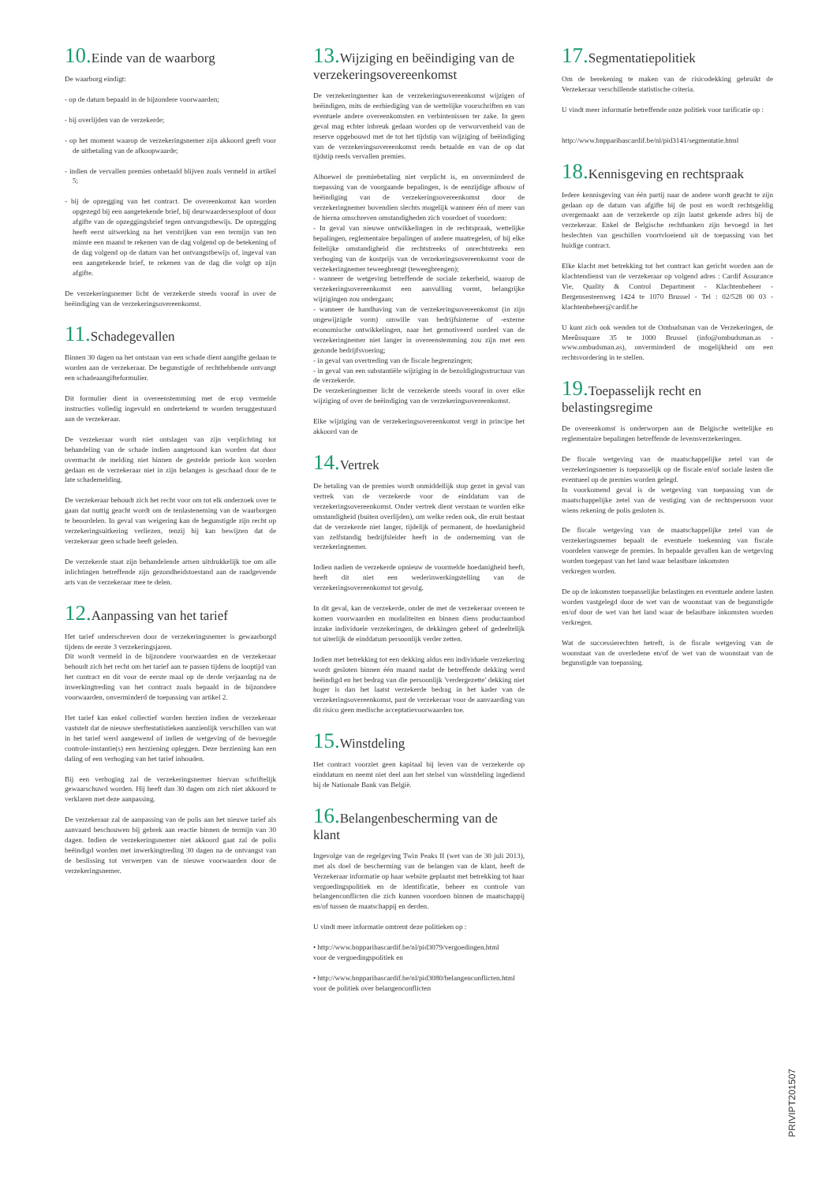10. Einde van de waarborg
De waarborg eindigt:
- op de datum bepaald in de bijzondere voorwaarden;
- bij overlijden van de verzekerde;
- op het moment waarop de verzekeringsnemer zijn akkoord geeft voor de uitbetaling van de afkoopwaarde;
- indien de vervallen premies onbetaald blijven zoals vermeld in artikel 5;
- bij de opzegging van het contract. De overeenkomst kan worden opgezegd bij een aangetekende brief, bij deurwaardersexploot of door afgifte van de opzeggingsbrief tegen ontvangstbewijs. De opzegging heeft eerst uitwerking na het verstrijken van een termijn van ten minste een maand te rekenen van de dag volgend op de betekening of de dag volgend op de datum van het ontvangstbewijs of, ingeval van een aangetekende brief, te rekenen van de dag die volgt op zijn afgifte.
De verzekeringsnemer licht de verzekerde steeds vooraf in over de beëindiging van de verzekeringsovereenkomst.
11. Schadegevallen
Binnen 30 dagen na het ontstaan van een schade dient aangifte gedaan te worden aan de verzekeraar. De begunstigde of rechthebbende ontvangt een schadeaangifteformulier.
Dit formulier dient in overeenstemming met de erop vermelde instructies volledig ingevuld en ondertekend te worden teruggestuurd aan de verzekeraar.
De verzekeraar wordt niet ontslagen van zijn verplichting tot behandeling van de schade indien aangetoond kan worden dat door overmacht de melding niet binnen de gestelde periode kon worden gedaan en de verzekeraar niet in zijn belangen is geschaad door de te late schademelding.
De verzekeraar behoudt zich het recht voor om tot elk onderzoek over te gaan dat nuttig geacht wordt om de tenlasteneming van de waarborgen te beoordelen. In geval van weigering kan de begunstigde zijn recht op verzekeringsuitkering verliezen, tenzij hij kan bewijzen dat de verzekeraar geen schade heeft geleden.
De verzekerde staat zijn behandelende artsen uitdrukkelijk toe om alle inlichtingen betreffende zijn gezondheidstoestand aan de raadgevende arts van de verzekeraar mee te delen.
12. Aanpassing van het tarief
Het tarief onderschreven door de verzekeringsnemer is gewaarborgd tijdens de eerste 3 verzekeringsjaren.
Dit wordt vermeld in de bijzondere voorwaarden en de verzekeraar behoudt zich het recht om het tarief aan te passen tijdens de looptijd van het contract en dit voor de eerste maal op de derde verjaardag na de inwerkingtreding van het contract zoals bepaald in de bijzondere voorwaarden, onverminderd de toepassing van artikel 2.
Het tarief kan enkel collectief worden herzien indien de verzekeraar vaststelt dat de nieuwe sterftestatistieken aanzienlijk verschillen van wat in het tarief werd aangewend of indien de wetgeving of de bevoegde controle-instantie(s) een herziening opleggen. Deze herziening kan een daling of een verhoging van het tarief inhouden.
Bij een verhoging zal de verzekeringsnemer hiervan schriftelijk gewaarschuwd worden. Hij heeft dan 30 dagen om zich niet akkoord te verklaren met deze aanpassing.
De verzekeraar zal de aanpassing van de polis aan het nieuwe tarief als aanvaard beschouwen bij gebrek aan reactie binnen de termijn van 30 dagen. Indien de verzekeringsnemer niet akkoord gaat zal de polis beëindigd worden met inwerkingtreding 30 dagen na de ontvangst van de beslissing tot verwerpen van de nieuwe voorwaarden door de verzekeringsnemer.
13. Wijziging en beëindiging van de verzekeringsovereenkomst
De verzekeringnemer kan de verzekeringsovereenkomst wijzigen of beëindigen, mits de eerbiediging van de wettelijke voorschriften en van eventuele andere overeenkomsten en verbintenissen ter zake. In geen geval mag echter inbreuk gedaan worden op de verworvenheid van de reserve opgebouwd met de tot het tijdstip van wijziging of beëindiging van de verzekeringsovereenkomst reeds betaalde en van de op dat tijdstip reeds vervallen premies.
Alhoewel de premiebetaling niet verplicht is, en onverminderd de toepassing van de voorgaande bepalingen, is de eenzijdige afbouw of beëindiging van de verzekeringsovereenkomst door de verzekeringnemer bovendien slechts mogelijk wanneer één of meer van de hierna omschreven omstandigheden zich voordoet of voordoen:
- In geval van nieuwe ontwikkelingen in de rechtspraak, wettelijke bepalingen, reglementaire bepalingen of andere maatregelen, of bij elke feitelijke omstandigheid die rechtstreeks of onrechtstreeks een verhoging van de kostprijs van de verzekeringsovereenkomst voor de verzekeringnemer teweegbrengt (teweegbrengen);
- wanneer de wetgeving betreffende de sociale zekerheid, waarop de verzekeringsovereenkomst een aanvulling vormt, belangrijke wijzigingen zou ondergaan;
- wanneer de handhaving van de verzekeringsovereenkomst (in zijn ongewijzigde vorm) omwille van bedrijfsinterne of -externe economische ontwikkelingen, naar het gemotiveerd oordeel van de verzekeringnemer niet langer in overeenstemming zou zijn met een gezonde bedrijfsvoering;
- in geval van overtreding van de fiscale begrenzingen;
- in geval van een substantiële wijziging in de bezoldigingsstructuur van de verzekerde.
De verzekeringnemer licht de verzekerde steeds vooraf in over elke wijziging of over de beëindiging van de verzekeringsovereenkomst.
Elke wijziging van de verzekeringsovereenkomst vergt in principe het akkoord van de
14. Vertrek
De betaling van de premies wordt onmiddellijk stop gezet in geval van vertrek van de verzekerde voor de einddatum van de verzekeringsovereenkomst. Onder vertrek dient verstaan te worden elke omstandigheid (buiten overlijden), om welke reden ook, die eruit bestaat dat de verzekerde niet langer, tijdelijk of permanent, de hoedanigheid van zelfstandig bedrijfsleider heeft in de onderneming van de verzekeringnemer.
Indien nadien de verzekerde opnieuw de voormelde hoedanigheid heeft, heeft dit niet een wederinwerkingstelling van de verzekeringsovereenkomst tot gevolg.
In dit geval, kan de verzekerde, onder de met de verzekeraar overeen te komen voorwaarden en modaliteiten en binnen diens productaanbod inzake individuele verzekeringen, de dekkingen geheel of gedeeltelijk tot uiterlijk de einddatum persoonlijk verder zetten.
Indien met betrekking tot een dekking aldus een individuele verzekering wordt gesloten binnen één maand nadat de betreffende dekking werd beëindigd en het bedrag van die persoonlijk 'verdergezette' dekking niet hoger is dan het laatst verzekerde bedrag in het kader van de verzekeringsovereenkomst, past de verzekeraar voor de aanvaarding van dit risico geen medische acceptatievoorwaarden toe.
15. Winstdeling
Het contract voorziet geen kapitaal bij leven van de verzekerde op einddatum en neemt niet deel aan het stelsel van winstdeling ingediend bij de Nationale Bank van België.
16. Belangenbescherming van de klant
Ingevolge van de regelgeving Twin Peaks II (wet van de 30 juli 2013), met als doel de bescherming van de belangen van de klant, heeft de Verzekeraar informatie op haar website geplaatst met betrekking tot haar vergoedingspolitiek en de identificatie, beheer en controle van belangenconflicten die zich kunnen voordoen binnen de maatschappij en/of tussen de maatschappij en derden.
U vindt meer informatie omtrent deze politieken op :
• http://www.bnpparibascardif.be/nl/pid3079/vergoedingen.html
voor de vergoedingspolitiek en
• http://www.bnpparibascardif.be/nl/pid3080/belangenconflicten.html
voor de politiek over belangenconflicten
17. Segmentatiepolitiek
Om de berekening te maken van de risicodekking gebruikt de Verzekeraar verschillende statistische criteria.
U vindt meer informatie betreffende onze politiek voor tarificatie op :
http://www.bnpparibascardif.be/nl/pid3141/segmentatie.html
18. Kennisgeving en rechtspraak
Iedere kennisgeving van één partij naar de andere wordt geacht te zijn gedaan op de datum van afgifte bij de post en wordt rechtsgeldig overgemaakt aan de verzekerde op zijn laatst gekende adres bij de verzekeraar. Enkel de Belgische rechtbanken zijn bevoegd in het beslechten van geschillen voortvloeiend uit de toepassing van het huidige contract.
Elke klacht met betrekking tot het contract kan gericht worden aan de klachtendienst van de verzekeraar op volgend adres : Cardif Assurance Vie, Quality & Control Department - Klachtenbeheer - Bergensesteenweg 1424 te 1070 Brussel - Tel : 02/528 00 03 - klachtenbeheer@cardif.be
U kunt zich ook wenden tot de Ombudsman van de Verzekeringen, de Meeûssquare 35 te 1000 Brussel (info@ombudsman.as - www.ombudsman.as), onverminderd de mogelijkheid om een rechtsvordering in te stellen.
19. Toepasselijk recht en belastingsregime
De overeenkomst is onderworpen aan de Belgische wettelijke en reglementaire bepalingen betreffende de levensverzekeringen.
De fiscale wetgeving van de maatschappelijke zetel van de verzekeringsnemer is toepasselijk op de fiscale en/of sociale lasten die eventueel op de premies worden gelegd.
In voorkomend geval is de wetgeving van toepassing van de maatschappelijke zetel van de vestiging van de rechtspersoon voor wiens rekening de polis gesloten is.
De fiscale wetgeving van de maatschappelijke zetel van de verzekeringsnemer bepaalt de eventuele toekenning van fiscale voordelen vanwege de premies. In bepaalde gevallen kan de wetgeving worden toegepast van het land waar belastbare inkomsten
verkregen worden.
De op de inkomsten toepasselijke belastingen en eventuele andere lasten worden vastgelegd door de wet van de woonstaat van de begunstigde en/of door de wet van het land waar de belastbare inkomsten worden verkregen.
Wat de successierechten betreft, is de fiscale wetgeving van de woonstaat van de overledene en/of de wet van de woonstaat van de begunstigde van toepassing.
PRIVIPT201507